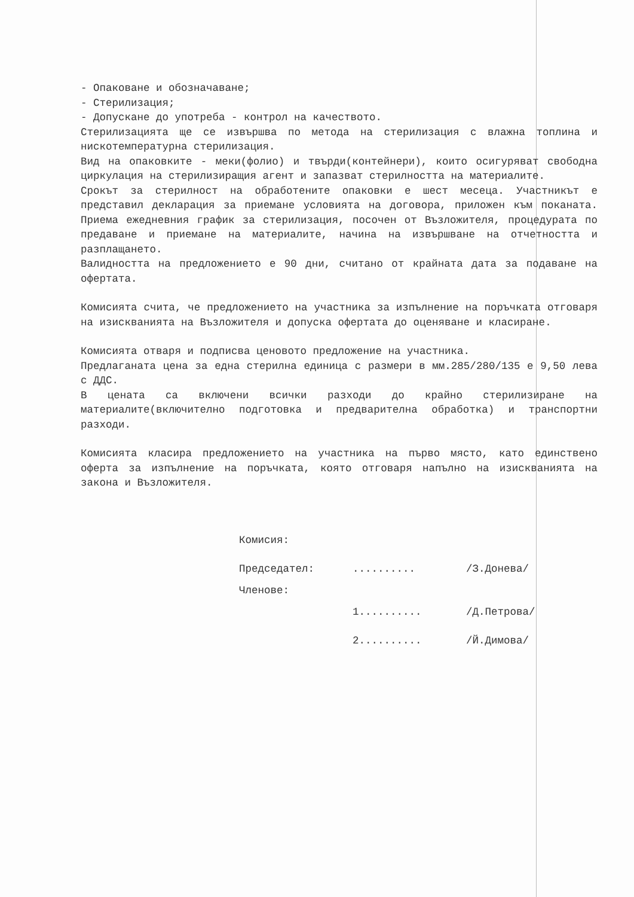- Опаковане и обозначаване;
- Стерилизация;
- Допускане до употреба - контрол на качеството.
Стерилизацията ще се извършва по метода на стерилизация с влажна топлина и нискотемпературна стерилизация.
Вид на опаковките - меки(фолио) и твърди(контейнери), които осигуряват свободна циркулация на стерилизиращия агент и запазват стерилността на материалите.
Срокът за стерилност на обработените опаковки е шест месеца. Участникът е представил декларация за приемане условията на договора, приложен към поканата. Приема ежедневния график за стерилизация, посочен от Възложителя, процедурата по предаване и приемане на материалите, начина на извършване на отчетността и разплащането.
Валидността на предложението е 90 дни, считано от крайната дата за подаване на офертата.
Комисията счита, че предложението на участника за изпълнение на поръчката отговаря на изискванията на Възложителя и допуска офертата до оценяване и класиране.
Комисията отваря и подписва ценовото предложение на участника.
Предлаганата цена за една стерилна единица с размери в мм.285/280/135 е 9,50 лева с ДДС.
В цената са включени всички разходи до крайно стерилизиране на материалите(включително подготовка и предварителна обработка) и транспортни разходи.
Комисията класира предложението на участника на първо място, като единствено оферта за изпълнение на поръчката, която отговаря напълно на изискванията на закона и Възложителя.
Комисия:
Председател:.......... /З.Донева/
Членове:
1.......... /Д.Петрова/
2.......... /Й.Димова/